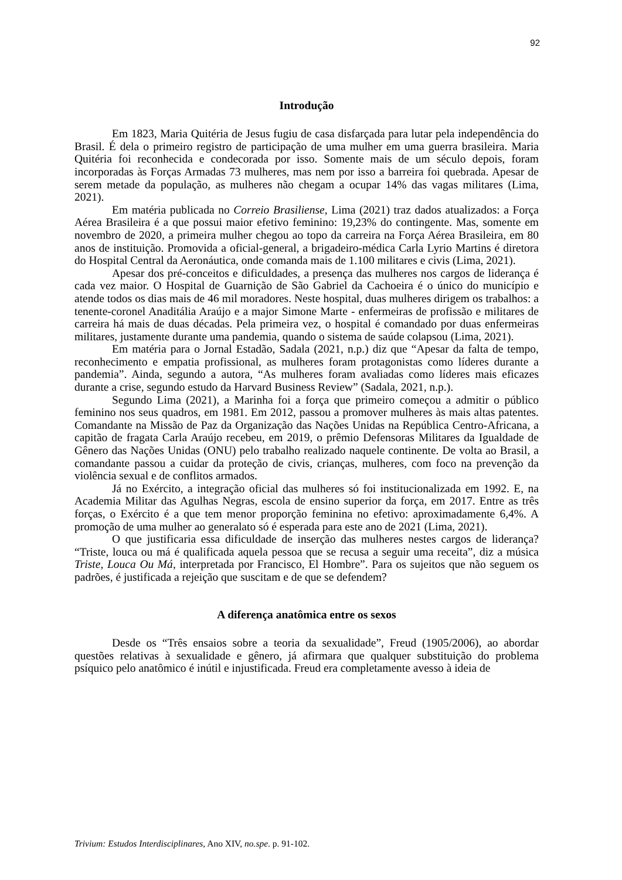92
Introdução
Em 1823, Maria Quitéria de Jesus fugiu de casa disfarçada para lutar pela independência do Brasil. É dela o primeiro registro de participação de uma mulher em uma guerra brasileira. Maria Quitéria foi reconhecida e condecorada por isso. Somente mais de um século depois, foram incorporadas às Forças Armadas 73 mulheres, mas nem por isso a barreira foi quebrada. Apesar de serem metade da população, as mulheres não chegam a ocupar 14% das vagas militares (Lima, 2021).
Em matéria publicada no Correio Brasiliense, Lima (2021) traz dados atualizados: a Força Aérea Brasileira é a que possui maior efetivo feminino: 19,23% do contingente. Mas, somente em novembro de 2020, a primeira mulher chegou ao topo da carreira na Força Aérea Brasileira, em 80 anos de instituição. Promovida a oficial-general, a brigadeiro-médica Carla Lyrio Martins é diretora do Hospital Central da Aeronáutica, onde comanda mais de 1.100 militares e civis (Lima, 2021).
Apesar dos pré-conceitos e dificuldades, a presença das mulheres nos cargos de liderança é cada vez maior. O Hospital de Guarnição de São Gabriel da Cachoeira é o único do município e atende todos os dias mais de 46 mil moradores. Neste hospital, duas mulheres dirigem os trabalhos: a tenente-coronel Anaditália Araújo e a major Simone Marte - enfermeiras de profissão e militares de carreira há mais de duas décadas. Pela primeira vez, o hospital é comandado por duas enfermeiras militares, justamente durante uma pandemia, quando o sistema de saúde colapsou (Lima, 2021).
Em matéria para o Jornal Estadão, Sadala (2021, n.p.) diz que “Apesar da falta de tempo, reconhecimento e empatia profissional, as mulheres foram protagonistas como líderes durante a pandemia”. Ainda, segundo a autora, “As mulheres foram avaliadas como líderes mais eficazes durante a crise, segundo estudo da Harvard Business Review” (Sadala, 2021, n.p.).
Segundo Lima (2021), a Marinha foi a força que primeiro começou a admitir o público feminino nos seus quadros, em 1981. Em 2012, passou a promover mulheres às mais altas patentes. Comandante na Missão de Paz da Organização das Nações Unidas na República Centro-Africana, a capitão de fragata Carla Araújo recebeu, em 2019, o prêmio Defensoras Militares da Igualdade de Gênero das Nações Unidas (ONU) pelo trabalho realizado naquele continente. De volta ao Brasil, a comandante passou a cuidar da proteção de civis, crianças, mulheres, com foco na prevenção da violência sexual e de conflitos armados.
Já no Exército, a integração oficial das mulheres só foi institucionalizada em 1992. E, na Academia Militar das Agulhas Negras, escola de ensino superior da força, em 2017. Entre as três forças, o Exército é a que tem menor proporção feminina no efetivo: aproximadamente 6,4%. A promoção de uma mulher ao generalato só é esperada para este ano de 2021 (Lima, 2021).
O que justificaria essa dificuldade de inserção das mulheres nestes cargos de liderança? “Triste, louca ou má é qualificada aquela pessoa que se recusa a seguir uma receita”, diz a música Triste, Louca Ou Má, interpretada por Francisco, El Hombre”. Para os sujeitos que não seguem os padrões, é justificada a rejeição que suscitam e de que se defendem?
A diferença anatômica entre os sexos
Desde os “Três ensaios sobre a teoria da sexualidade”, Freud (1905/2006), ao abordar questões relativas à sexualidade e gênero, já afirmara que qualquer substituição do problema psíquico pelo anatômico é inútil e injustificada. Freud era completamente avesso à ideia de
Trivium: Estudos Interdisciplinares, Ano XIV, no.spe. p. 91-102.